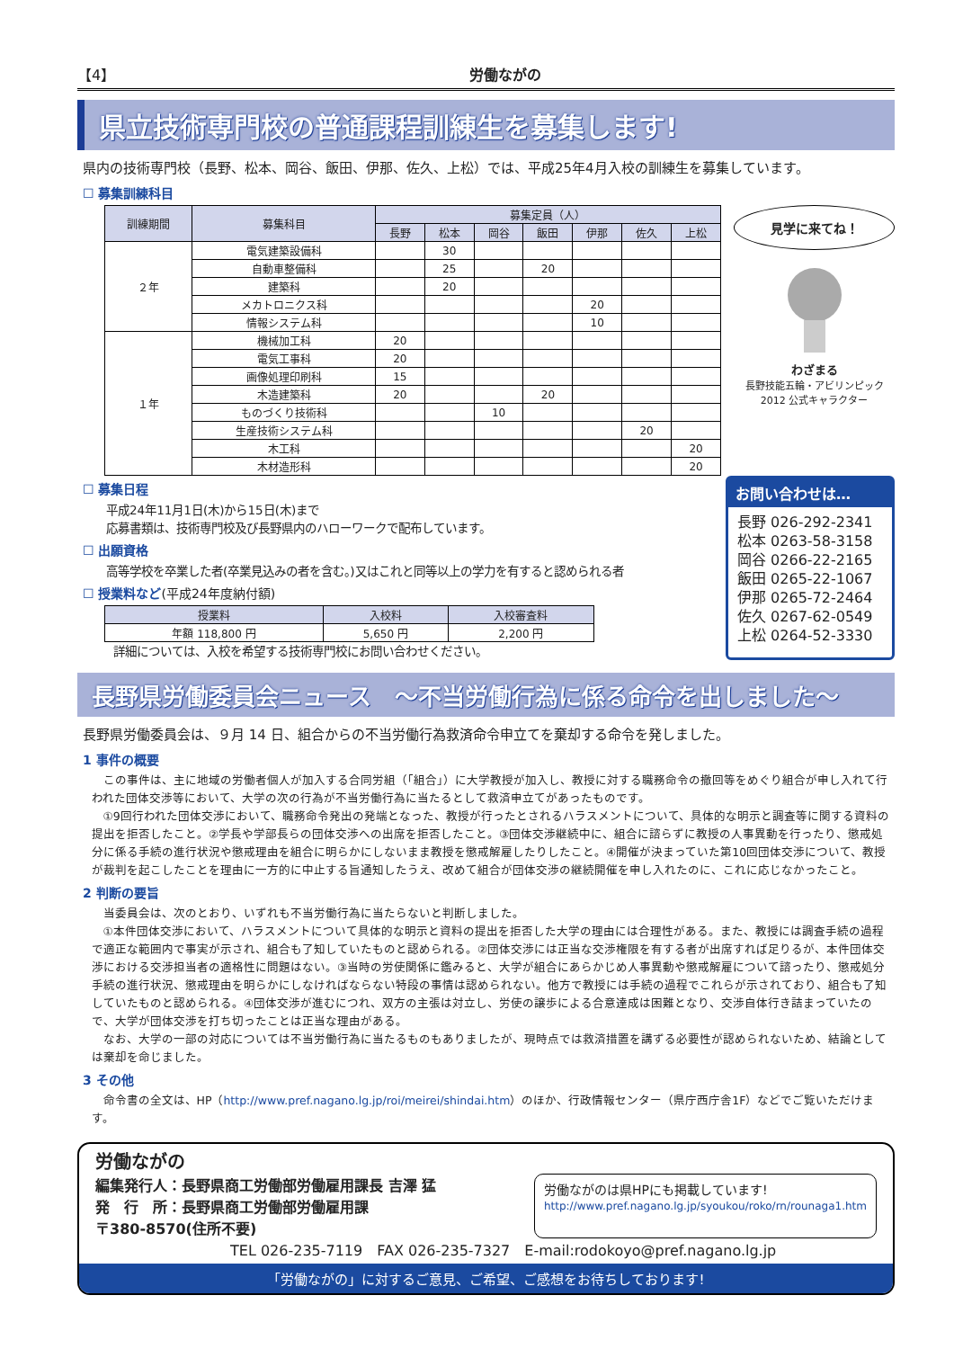【4】 労働ながの
県立技術専門校の普通課程訓練生を募集します!
県内の技術専門校（長野、松本、岡谷、飯田、伊那、佐久、上松）では、平成25年4月入校の訓練生を募集しています。
☐ 募集訓練科目
| 訓練期間 | 募集科目 | 募集定員（人） | | | | | | |
| --- | --- | --- | --- | --- | --- | --- | --- | --- |
| | | 長野 | 松本 | 岡谷 | 飯田 | 伊那 | 佐久 | 上松 |
| ２年 | 電気建築設備科 | | 30 | | | | | |
| | 自動車整備科 | | 25 | | 20 | | | |
| | 建築科 | | 20 | | | | | |
| | メカトロニクス科 | | | | | 20 | | |
| | 情報システム科 | | | | | 10 | | |
| １年 | 機械加工科 | 20 | | | | | | |
| | 電気工事科 | 20 | | | | | | |
| | 画像処理印刷科 | 15 | | | | | | |
| | 木造建築科 | 20 | | | 20 | | | |
| | ものづくり技術科 | | | 10 | | | | |
| | 生産技術システム科 | | | | | | 20 | |
| | 木工科 | | | | | | | 20 |
| | 木材造形科 | | | | | | | 20 |
見学に来てね！
わざまる
長野技能五輪・アビリンピック 2012 公式キャラクター
☐ 募集日程
平成24年11月1日(木)から15日(木)まで
応募書類は、技術専門校及び長野県内のハローワークで配布しています。
☐ 出願資格
高等学校を卒業した者(卒業見込みの者を含む。)又はこれと同等以上の学力を有すると認められる者
☐ 授業料など(平成24年度納付額)
| 授業料 | 入校料 | 入校審査料 |
| --- | --- | --- |
| 年額 118,800 円 | 5,650 円 | 2,200 円 |
詳細については、入校を希望する技術専門校にお問い合わせください。
お問い合わせは…
長野 026-292-2341
松本 0263-58-3158
岡谷 0266-22-2165
飯田 0265-22-1067
伊那 0265-72-2464
佐久 0267-62-0549
上松 0264-52-3330
長野県労働委員会ニュース　～不当労働行為に係る命令を出しました～
長野県労働委員会は、９月 14 日、組合からの不当労働行為救済命令申立てを棄却する命令を発しました。
1 事件の概要
この事件は、主に地域の労働者個人が加入する合同労組（「組合」）に大学教授が加入し、教授に対する職務命令の撤回等をめぐり組合が申し入れて行われた団体交渉等において、大学の次の行為が不当労働行為に当たるとして救済申立てがあったものです。
①9回行われた団体交渉において、職務命令発出の発端となった、教授が行ったとされるハラスメントについて、具体的な明示と調査等に関する資料の提出を拒否したこと。②学長や学部長らの団体交渉への出席を拒否したこと。③団体交渉継続中に、組合に諮らずに教授の人事異動を行ったり、懲戒処分に係る手続の進行状況や懲戒理由を組合に明らかにしないまま教授を懲戒解雇したりしたこと。④開催が決まっていた第10回団体交渉について、教授が裁判を起こしたことを理由に一方的に中止する旨通知したうえ、改めて組合が団体交渉の継続開催を申し入れたのに、これに応じなかったこと。
2 判断の要旨
当委員会は、次のとおり、いずれも不当労働行為に当たらないと判断しました。
①本件団体交渉において、ハラスメントについて具体的な明示と資料の提出を拒否した大学の理由には合理性がある。また、教授には調査手続の過程で適正な範囲内で事実が示され、組合も了知していたものと認められる。②団体交渉には正当な交渉権限を有する者が出席すれば足りるが、本件団体交渉における交渉担当者の適格性に問題はない。③当時の労使関係に鑑みると、大学が組合にあらかじめ人事異動や懲戒解雇について諮ったり、懲戒処分手続の進行状況、懲戒理由を明らかにしなければならない特段の事情は認められない。他方で教授には手続の過程でこれらが示されており、組合も了知していたものと認められる。④団体交渉が進むにつれ、双方の主張は対立し、労使の譲歩による合意達成は困難となり、交渉自体行き詰まっていたので、大学が団体交渉を打ち切ったことは正当な理由がある。
なお、大学の一部の対応については不当労働行為に当たるものもありましたが、現時点では救済措置を講ずる必要性が認められないため、結論としては棄却を命じました。
3 その他
命令書の全文は、HP（http://www.pref.nagano.lg.jp/roi/meirei/shindai.htm）のほか、行政情報センター（県庁西庁舎1F）などでご覧いただけます。
労働ながの
編集発行人：長野県商工労働部労働雇用課長 吉澤 猛
発　行　所：長野県商工労働部労働雇用課
〒380-8570(住所不要)
労働ながのは県HPにも掲載しています!
http://www.pref.nagano.lg.jp/syoukou/roko/rn/rounaga1.htm
TEL 026-235-7119　FAX 026-235-7327　E-mail:rodokoyo@pref.nagano.lg.jp
「労働ながの」に対するご意見、ご希望、ご感想をお待ちしております!